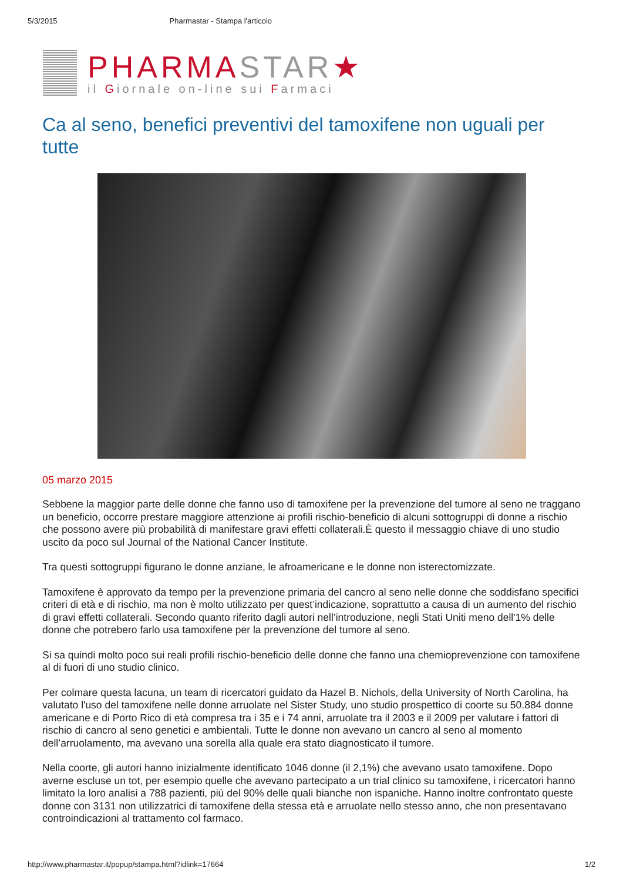5/3/2015 Pharmastar - Stampa l'articolo
PHARMASTAR★
il Giornale on-line sui Farmaci
Ca al seno, benefici preventivi del tamoxifene non uguali per tutte
05 marzo 2015
Sebbene la maggior parte delle donne che fanno uso di tamoxifene per la prevenzione del tumore al seno ne traggano un beneficio, occorre prestare maggiore attenzione ai profili rischio-beneficio di alcuni sottogruppi di donne a rischio che possono avere più probabilità di manifestare gravi effetti collaterali.È questo il messaggio chiave di uno studio uscito da poco sul Journal of the National Cancer Institute.
Tra questi sottogruppi figurano le donne anziane, le afroamericane e le donne non isterectomizzate.
Tamoxifene è approvato da tempo per la prevenzione primaria del cancro al seno nelle donne che soddisfano specifici criteri di età e di rischio, ma non è molto utilizzato per quest’indicazione, soprattutto a causa di un aumento del rischio di gravi effetti collaterali. Secondo quanto riferito dagli autori nell’introduzione, negli Stati Uniti meno dell'1% delle donne che potrebero farlo usa tamoxifene per la prevenzione del tumore al seno.
Si sa quindi molto poco sui reali profili rischio-beneficio delle donne che fanno una chemioprevenzione con tamoxifene al di fuori di uno studio clinico.
Per colmare questa lacuna, un team di ricercatori guidato da Hazel B. Nichols, della University of North Carolina, ha valutato l'uso del tamoxifene nelle donne arruolate nel Sister Study, uno studio prospettico di coorte su 50.884 donne americane e di Porto Rico di età compresa tra i 35 e i 74 anni, arruolate tra il 2003 e il 2009 per valutare i fattori di rischio di cancro al seno genetici e ambientali. Tutte le donne non avevano un cancro al seno al momento dell’arruolamento, ma avevano una sorella alla quale era stato diagnosticato il tumore.
Nella coorte, gli autori hanno inizialmente identificato 1046 donne (il 2,1%) che avevano usato tamoxifene. Dopo averne escluse un tot, per esempio quelle che avevano partecipato a un trial clinico su tamoxifene, i ricercatori hanno limitato la loro analisi a 788 pazienti, più del 90% delle quali bianche non ispaniche. Hanno inoltre confrontato queste donne con 3131 non utilizzatrici di tamoxifene della stessa età e arruolate nello stesso anno, che non presentavano controindicazioni al trattamento col farmaco.
http://www.pharmastar.it/popup/stampa.html?idlink=17664 1/2